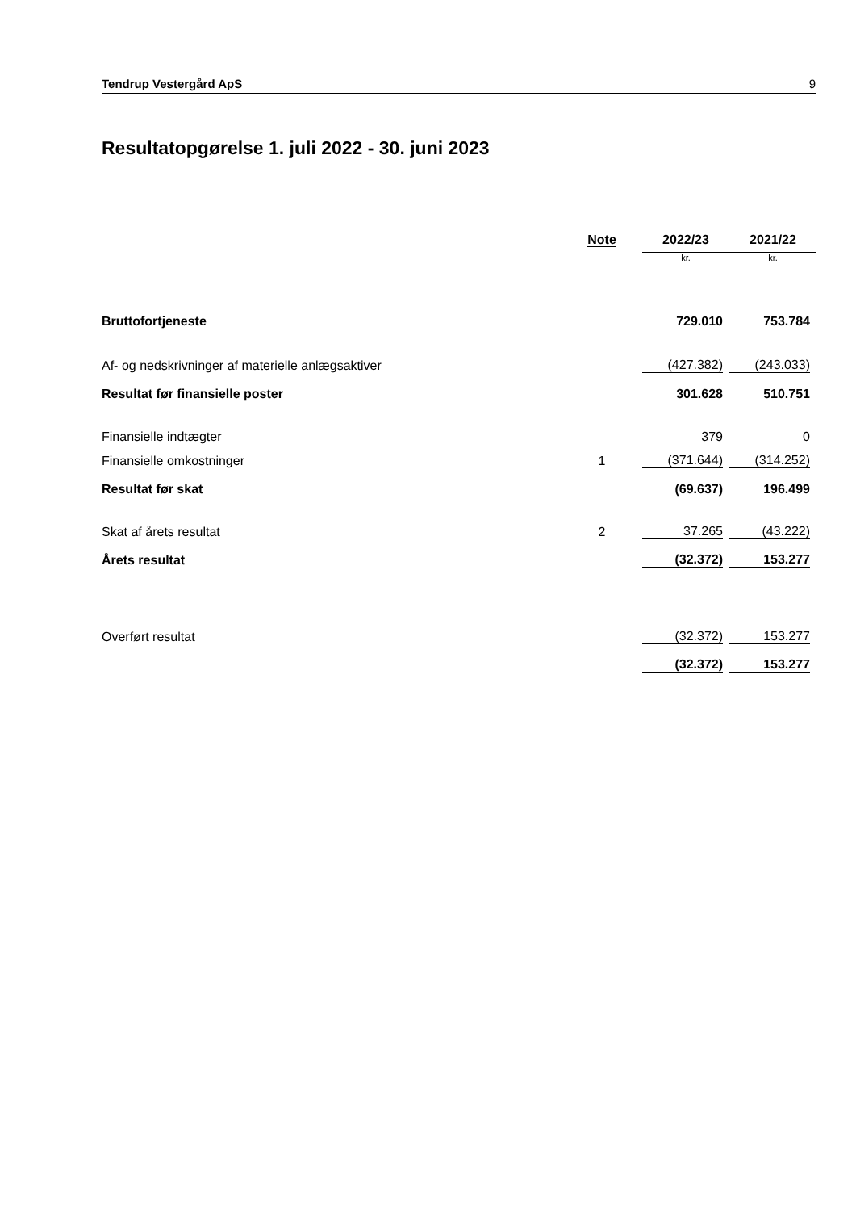Tendrup Vestergård ApS 9
Resultatopgørelse 1. juli 2022 - 30. juni 2023
| | Note | 2022/23 | 2021/22 |
| --- | --- | --- | --- |
| | | kr. | kr. |
| Bruttofortjeneste | | 729.010 | 753.784 |
| Af- og nedskrivninger af materielle anlægsaktiver | | (427.382) | (243.033) |
| Resultat før finansielle poster | | 301.628 | 510.751 |
| Finansielle indtægter | | 379 | 0 |
| Finansielle omkostninger | 1 | (371.644) | (314.252) |
| Resultat før skat | | (69.637) | 196.499 |
| Skat af årets resultat | 2 | 37.265 | (43.222) |
| Årets resultat | | (32.372) | 153.277 |
| Overført resultat | | (32.372) | 153.277 |
| | | (32.372) | 153.277 |